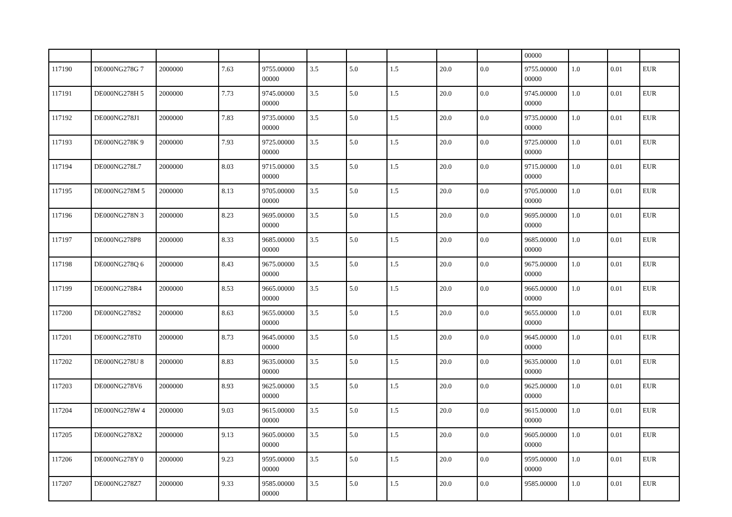| | | | | | | | | | | 00000 | | | |
| 117190 | DE000NG278G 7 | 2000000 | 7.63 | 9755.00000 00000 | 3.5 | 5.0 | 1.5 | 20.0 | 0.0 | 9755.00000 00000 | 1.0 | 0.01 | EUR |
| 117191 | DE000NG278H 5 | 2000000 | 7.73 | 9745.00000 00000 | 3.5 | 5.0 | 1.5 | 20.0 | 0.0 | 9745.00000 00000 | 1.0 | 0.01 | EUR |
| 117192 | DE000NG278J1 | 2000000 | 7.83 | 9735.00000 00000 | 3.5 | 5.0 | 1.5 | 20.0 | 0.0 | 9735.00000 00000 | 1.0 | 0.01 | EUR |
| 117193 | DE000NG278K 9 | 2000000 | 7.93 | 9725.00000 00000 | 3.5 | 5.0 | 1.5 | 20.0 | 0.0 | 9725.00000 00000 | 1.0 | 0.01 | EUR |
| 117194 | DE000NG278L7 | 2000000 | 8.03 | 9715.00000 00000 | 3.5 | 5.0 | 1.5 | 20.0 | 0.0 | 9715.00000 00000 | 1.0 | 0.01 | EUR |
| 117195 | DE000NG278M 5 | 2000000 | 8.13 | 9705.00000 00000 | 3.5 | 5.0 | 1.5 | 20.0 | 0.0 | 9705.00000 00000 | 1.0 | 0.01 | EUR |
| 117196 | DE000NG278N 3 | 2000000 | 8.23 | 9695.00000 00000 | 3.5 | 5.0 | 1.5 | 20.0 | 0.0 | 9695.00000 00000 | 1.0 | 0.01 | EUR |
| 117197 | DE000NG278P8 | 2000000 | 8.33 | 9685.00000 00000 | 3.5 | 5.0 | 1.5 | 20.0 | 0.0 | 9685.00000 00000 | 1.0 | 0.01 | EUR |
| 117198 | DE000NG278Q 6 | 2000000 | 8.43 | 9675.00000 00000 | 3.5 | 5.0 | 1.5 | 20.0 | 0.0 | 9675.00000 00000 | 1.0 | 0.01 | EUR |
| 117199 | DE000NG278R4 | 2000000 | 8.53 | 9665.00000 00000 | 3.5 | 5.0 | 1.5 | 20.0 | 0.0 | 9665.00000 00000 | 1.0 | 0.01 | EUR |
| 117200 | DE000NG278S2 | 2000000 | 8.63 | 9655.00000 00000 | 3.5 | 5.0 | 1.5 | 20.0 | 0.0 | 9655.00000 00000 | 1.0 | 0.01 | EUR |
| 117201 | DE000NG278T0 | 2000000 | 8.73 | 9645.00000 00000 | 3.5 | 5.0 | 1.5 | 20.0 | 0.0 | 9645.00000 00000 | 1.0 | 0.01 | EUR |
| 117202 | DE000NG278U 8 | 2000000 | 8.83 | 9635.00000 00000 | 3.5 | 5.0 | 1.5 | 20.0 | 0.0 | 9635.00000 00000 | 1.0 | 0.01 | EUR |
| 117203 | DE000NG278V6 | 2000000 | 8.93 | 9625.00000 00000 | 3.5 | 5.0 | 1.5 | 20.0 | 0.0 | 9625.00000 00000 | 1.0 | 0.01 | EUR |
| 117204 | DE000NG278W 4 | 2000000 | 9.03 | 9615.00000 00000 | 3.5 | 5.0 | 1.5 | 20.0 | 0.0 | 9615.00000 00000 | 1.0 | 0.01 | EUR |
| 117205 | DE000NG278X2 | 2000000 | 9.13 | 9605.00000 00000 | 3.5 | 5.0 | 1.5 | 20.0 | 0.0 | 9605.00000 00000 | 1.0 | 0.01 | EUR |
| 117206 | DE000NG278Y 0 | 2000000 | 9.23 | 9595.00000 00000 | 3.5 | 5.0 | 1.5 | 20.0 | 0.0 | 9595.00000 00000 | 1.0 | 0.01 | EUR |
| 117207 | DE000NG278Z7 | 2000000 | 9.33 | 9585.00000 00000 | 3.5 | 5.0 | 1.5 | 20.0 | 0.0 | 9585.00000 | 1.0 | 0.01 | EUR |